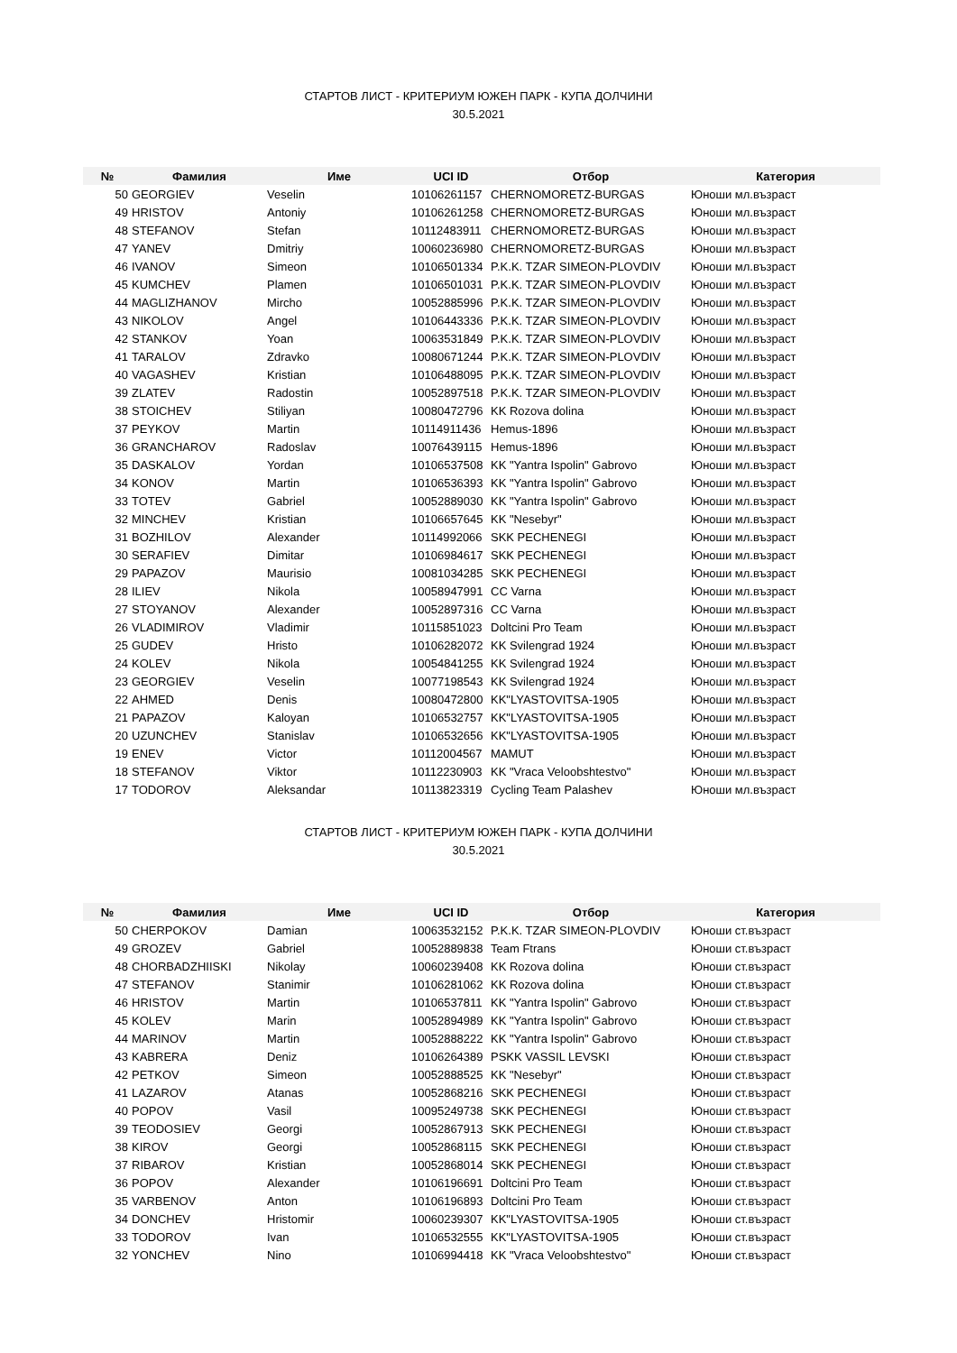СТАРТОВ ЛИСТ - КРИТЕРИУМ ЮЖЕН ПАРК - КУПА ДОЛЧИНИ
30.5.2021
| № | Фамилия | Име | UCI ID | Отбор | Категория |
| --- | --- | --- | --- | --- | --- |
| 50 | GEORGIEV | Veselin | 10106261157 | CHERNOMORETZ-BURGAS | Юноши мл.възраст |
| 49 | HRISTOV | Antoniy | 10106261258 | CHERNOMORETZ-BURGAS | Юноши мл.възраст |
| 48 | STEFANOV | Stefan | 10112483911 | CHERNOMORETZ-BURGAS | Юноши мл.възраст |
| 47 | YANEV | Dmitriy | 10060236980 | CHERNOMORETZ-BURGAS | Юноши мл.възраст |
| 46 | IVANOV | Simeon | 10106501334 | P.K.K. TZAR SIMEON-PLOVDIV | Юноши мл.възраст |
| 45 | KUMCHEV | Plamen | 10106501031 | P.K.K. TZAR SIMEON-PLOVDIV | Юноши мл.възраст |
| 44 | MAGLIZHANOV | Mircho | 10052885996 | P.K.K. TZAR SIMEON-PLOVDIV | Юноши мл.възраст |
| 43 | NIKOLOV | Angel | 10106443336 | P.K.K. TZAR SIMEON-PLOVDIV | Юноши мл.възраст |
| 42 | STANKOV | Yoan | 10063531849 | P.K.K. TZAR SIMEON-PLOVDIV | Юноши мл.възраст |
| 41 | TARALOV | Zdravko | 10080671244 | P.K.K. TZAR SIMEON-PLOVDIV | Юноши мл.възраст |
| 40 | VAGASHEV | Kristian | 10106488095 | P.K.K. TZAR SIMEON-PLOVDIV | Юноши мл.възраст |
| 39 | ZLATEV | Radostin | 10052897518 | P.K.K. TZAR SIMEON-PLOVDIV | Юноши мл.възраст |
| 38 | STOICHEV | Stiliyan | 10080472796 | KK Rozova dolina | Юноши мл.възраст |
| 37 | PEYKOV | Martin | 10114911436 | Hemus-1896 | Юноши мл.възраст |
| 36 | GRANCHAROV | Radoslav | 10076439115 | Hemus-1896 | Юноши мл.възраст |
| 35 | DASKALOV | Yordan | 10106537508 | KK "Yantra Ispolin" Gabrovo | Юноши мл.възраст |
| 34 | KONOV | Martin | 10106536393 | KK "Yantra Ispolin" Gabrovo | Юноши мл.възраст |
| 33 | TOTEV | Gabriel | 10052889030 | KK "Yantra Ispolin" Gabrovo | Юноши мл.възраст |
| 32 | MINCHEV | Kristian | 10106657645 | KK "Nesebyr" | Юноши мл.възраст |
| 31 | BOZHILOV | Alexander | 10114992066 | SKK PECHENEGI | Юноши мл.възраст |
| 30 | SERAFIEV | Dimitar | 10106984617 | SKK PECHENEGI | Юноши мл.възраст |
| 29 | PAPAZOV | Maurisio | 10081034285 | SKK PECHENEGI | Юноши мл.възраст |
| 28 | ILIEV | Nikola | 10058947991 | CC Varna | Юноши мл.възраст |
| 27 | STOYANOV | Alexander | 10052897316 | CC Varna | Юноши мл.възраст |
| 26 | VLADIMIROV | Vladimir | 10115851023 | Doltcini Pro Team | Юноши мл.възраст |
| 25 | GUDEV | Hristo | 10106282072 | KK Svilengrad 1924 | Юноши мл.възраст |
| 24 | KOLEV | Nikola | 10054841255 | KK Svilengrad 1924 | Юноши мл.възраст |
| 23 | GEORGIEV | Veselin | 10077198543 | KK Svilengrad 1924 | Юноши мл.възраст |
| 22 | AHMED | Denis | 10080472800 | KK"LYASTOVITSA-1905 | Юноши мл.възраст |
| 21 | PAPAZOV | Kaloyan | 10106532757 | KK"LYASTOVITSA-1905 | Юноши мл.възраст |
| 20 | UZUNCHEV | Stanislav | 10106532656 | KK"LYASTOVITSA-1905 | Юноши мл.възраст |
| 19 | ENEV | Victor | 10112004567 | MAMUT | Юноши мл.възраст |
| 18 | STEFANOV | Viktor | 10112230903 | KK "Vraca Veloobshtestvo" | Юноши мл.възраст |
| 17 | TODOROV | Aleksandar | 10113823319 | Cycling Team Palashev | Юноши мл.възраст |
СТАРТОВ ЛИСТ - КРИТЕРИУМ ЮЖЕН ПАРК - КУПА ДОЛЧИНИ
30.5.2021
| № | Фамилия | Име | UCI ID | Отбор | Категория |
| --- | --- | --- | --- | --- | --- |
| 50 | CHERPOKOV | Damian | 10063532152 | P.K.K. TZAR SIMEON-PLOVDIV | Юноши ст.възраст |
| 49 | GROZEV | Gabriel | 10052889838 | Team Ftrans | Юноши ст.възраст |
| 48 | CHORBADZHIISKI | Nikolay | 10060239408 | KK Rozova dolina | Юноши ст.възраст |
| 47 | STEFANOV | Stanimir | 10106281062 | KK Rozova dolina | Юноши ст.възраст |
| 46 | HRISTOV | Martin | 10106537811 | KK "Yantra Ispolin" Gabrovo | Юноши ст.възраст |
| 45 | KOLEV | Marin | 10052894989 | KK "Yantra Ispolin" Gabrovo | Юноши ст.възраст |
| 44 | MARINOV | Martin | 10052888222 | KK "Yantra Ispolin" Gabrovo | Юноши ст.възраст |
| 43 | KABRERA | Deniz | 10106264389 | PSKK VASSIL LEVSKI | Юноши ст.възраст |
| 42 | PETKOV | Simeon | 10052888525 | KK "Nesebyr" | Юноши ст.възраст |
| 41 | LAZAROV | Atanas | 10052868216 | SKK PECHENEGI | Юноши ст.възраст |
| 40 | POPOV | Vasil | 10095249738 | SKK PECHENEGI | Юноши ст.възраст |
| 39 | TEODOSIEV | Georgi | 10052867913 | SKK PECHENEGI | Юноши ст.възраст |
| 38 | KIROV | Georgi | 10052868115 | SKK PECHENEGI | Юноши ст.възраст |
| 37 | RIBAROV | Kristian | 10052868014 | SKK PECHENEGI | Юноши ст.възраст |
| 36 | POPOV | Alexander | 10106196691 | Doltcini Pro Team | Юноши ст.възраст |
| 35 | VARBENOV | Anton | 10106196893 | Doltcini Pro Team | Юноши ст.възраст |
| 34 | DONCHEV | Hristomir | 10060239307 | KK"LYASTOVITSA-1905 | Юноши ст.възраст |
| 33 | TODOROV | Ivan | 10106532555 | KK"LYASTOVITSA-1905 | Юноши ст.възраст |
| 32 | YONCHEV | Nino | 10106994418 | KK "Vraca Veloobshtestvo" | Юноши ст.възраст |